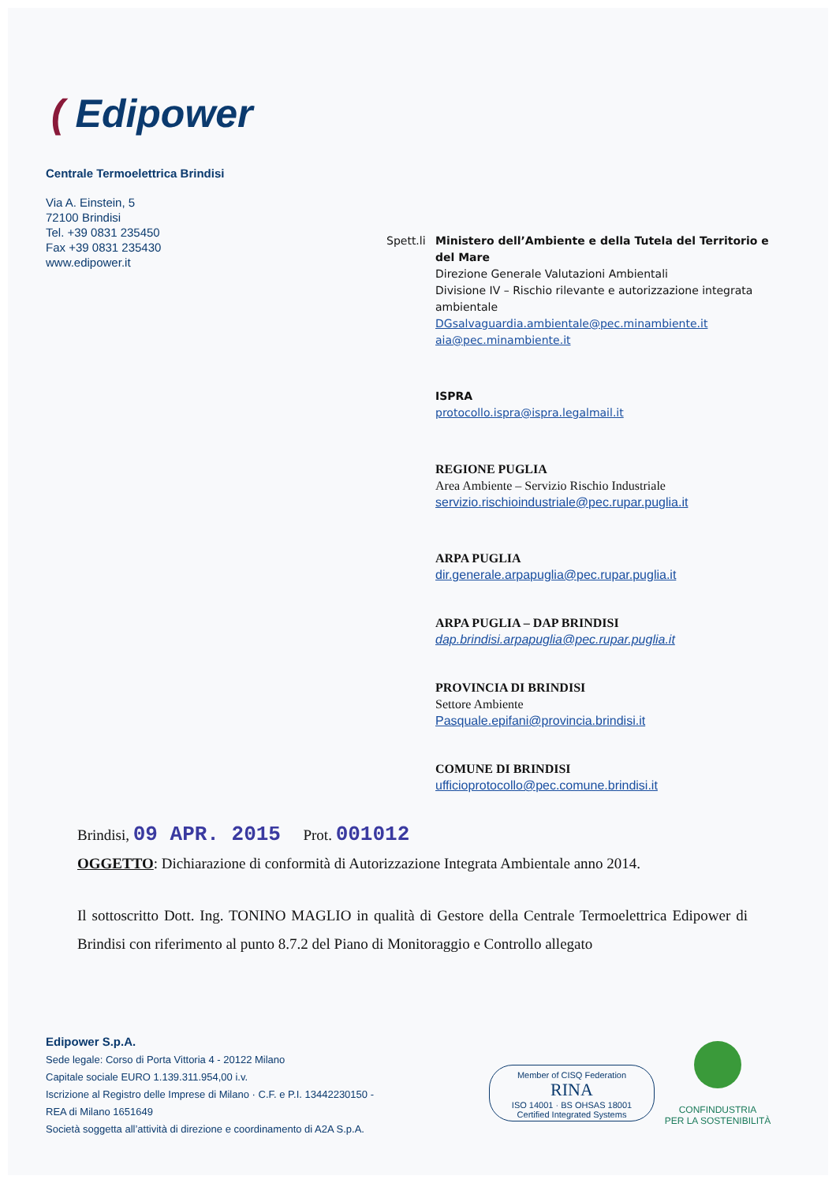( Edipower
Centrale Termoelettrica Brindisi
Via A. Einstein, 5
72100 Brindisi
Tel. +39 0831 235450
Fax +39 0831 235430
www.edipower.it
Spett.li
Ministero dell’Ambiente e della Tutela del Territorio e del Mare
Direzione Generale Valutazioni Ambientali
Divisione IV – Rischio rilevante e autorizzazione integrata ambientale
DGsalvaguardia.ambientale@pec.minambiente.it
aia@pec.minambiente.it
ISPRA
protocollo.ispra@ispra.legalmail.it
REGIONE PUGLIA
Area Ambiente – Servizio Rischio Industriale
servizio.rischioindustriale@pec.rupar.puglia.it
ARPA PUGLIA
dir.generale.arpapuglia@pec.rupar.puglia.it
ARPA PUGLIA – DAP BRINDISI
dap.brindisi.arpapuglia@pec.rupar.puglia.it
PROVINCIA DI BRINDISI
Settore Ambiente
Pasquale.epifani@provincia.brindisi.it
COMUNE DI BRINDISI
ufficioprotocollo@pec.comune.brindisi.it
Brindisi, 09 APR. 2015 Prot. 001012
OGGETTO: Dichiarazione di conformità di Autorizzazione Integrata Ambientale anno 2014.
Il sottoscritto Dott. Ing. TONINO MAGLIO in qualità di Gestore della Centrale Termoelettrica Edipower di Brindisi con riferimento al punto 8.7.2 del Piano di Monitoraggio e Controllo allegato
Edipower S.p.A.
Sede legale: Corso di Porta Vittoria 4 - 20122 Milano
Capitale sociale EURO 1.139.311.954,00 i.v.
Iscrizione al Registro delle Imprese di Milano · C.F. e P.I. 13442230150 -
REA di Milano 1651649
Società soggetta all’attività di direzione e coordinamento di A2A S.p.A.
Member of CISQ Federation
RINA
ISO 14001 · BS OHSAS 18001
Certified Integrated Systems
CONFINDUSTRIA
PER LA SOSTENIBILITÀ